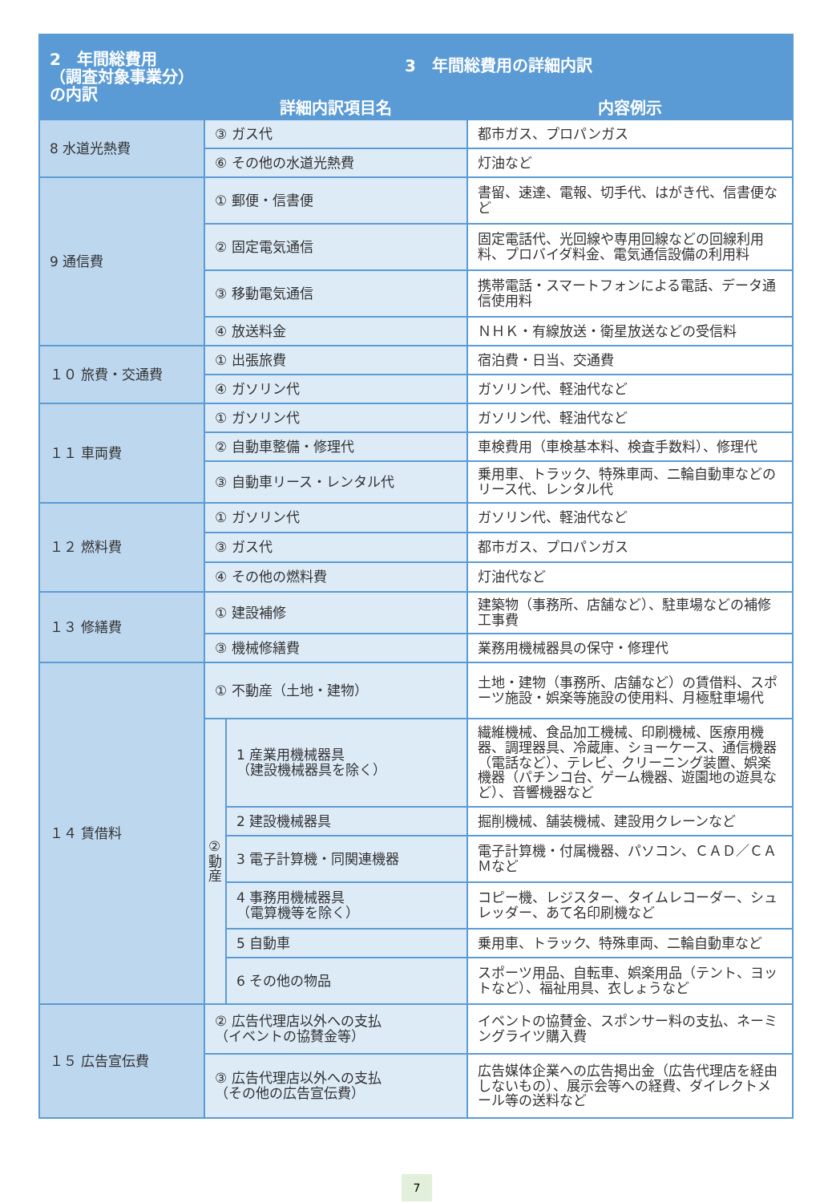| 2 年間総費用 （調査対象事業分）の内訳 | 3 年間総費用の詳細内訳 | | |
| --- | --- | --- | --- |
| | 詳細内訳項目名 | | 内容例示 |
| 8 水道光熱費 | ③ ガス代 | | 都市ガス、プロパンガス |
| | ⑥ その他の水道光熱費 | | 灯油など |
| 9 通信費 | ① 郵便・信書便 | | 書留、速達、電報、切手代、はがき代、信書便など |
| | ② 固定電気通信 | | 固定電話代、光回線や専用回線などの回線利用料、プロバイダ料金、電気通信設備の利用料 |
| | ③ 移動電気通信 | | 携帯電話・スマートフォンによる電話、データ通信使用料 |
| | ④ 放送料金 | | ＮＨＫ・有線放送・衛星放送などの受信料 |
| １０ 旅費・交通費 | ① 出張旅費 | | 宿泊費・日当、交通費 |
| | ④ ガソリン代 | | ガソリン代、軽油代など |
| １１ 車両費 | ① ガソリン代 | | ガソリン代、軽油代など |
| | ② 自動車整備・修理代 | | 車検費用（車検基本料、検査手数料）、修理代 |
| | ③ 自動車リース・レンタル代 | | 乗用車、トラック、特殊車両、二輪自動車などのリース代、レンタル代 |
| １２ 燃料費 | ① ガソリン代 | | ガソリン代、軽油代など |
| | ③ ガス代 | | 都市ガス、プロパンガス |
| | ④ その他の燃料費 | | 灯油代など |
| １３ 修繕費 | ① 建設補修 | | 建築物（事務所、店舗など）、駐車場などの補修工事費 |
| | ③ 機械修繕費 | | 業務用機械器具の保守・修理代 |
| １４ 賃借料 | ① 不動産（土地・建物） | | 土地・建物（事務所、店舗など）の賃借料、スポーツ施設・娯楽等施設の使用料、月極駐車場代 |
| | ② 動 産 | 1 産業用機械器具 （建設機械器具を除く） | 繊維機械、食品加工機械、印刷機械、医療用機器、調理器具、冷蔵庫、ショーケース、通信機器（電話など）、テレビ、クリーニング装置、娯楽機器（パチンコ台、ゲーム機器、遊園地の遊具など）、音響機器など |
| | | 2 建設機械器具 | 掘削機械、舗装機械、建設用クレーンなど |
| | | 3 電子計算機・同関連機器 | 電子計算機・付属機器、パソコン、ＣＡＤ／ＣＡＭなど |
| | | 4 事務用機械器具 （電算機等を除く） | コピー機、レジスター、タイムレコーダー、シュレッダー、あて名印刷機など |
| | | 5 自動車 | 乗用車、トラック、特殊車両、二輪自動車など |
| | | 6 その他の物品 | スポーツ用品、自転車、娯楽用品（テント、ヨットなど）、福祉用具、衣しょうなど |
| １５ 広告宣伝費 | ② 広告代理店以外への支払 （イベントの協賛金等） | | イベントの協賛金、スポンサー料の支払、ネーミングライツ購入費 |
| | ③ 広告代理店以外への支払 （その他の広告宣伝費） | | 広告媒体企業への広告掲出金（広告代理店を経由しないもの）、展示会等への経費、ダイレクトメール等の送料など |
7